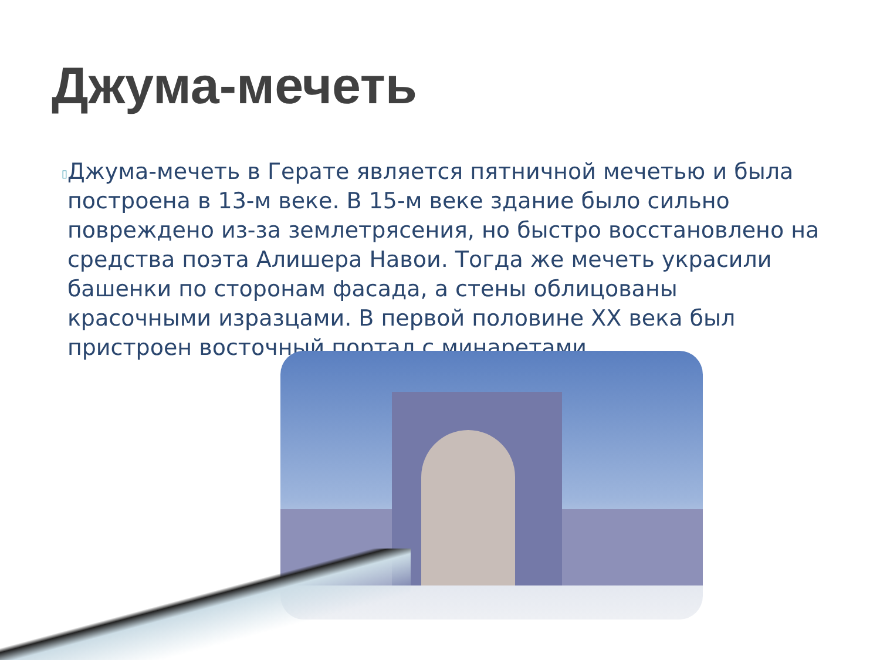Джума-мечеть
▯
Джума-мечеть в Герате является пятничной мечетью и была построена в 13-м веке. В 15-м веке здание было сильно повреждено из-за землетрясения, но быстро восстановлено на средства поэта Алишера Навои. Тогда же мечеть украсили башенки по сторонам фасада, а стены облицованы красочными изразцами. В первой половине XX века был пристроен восточный портал с минаретами.